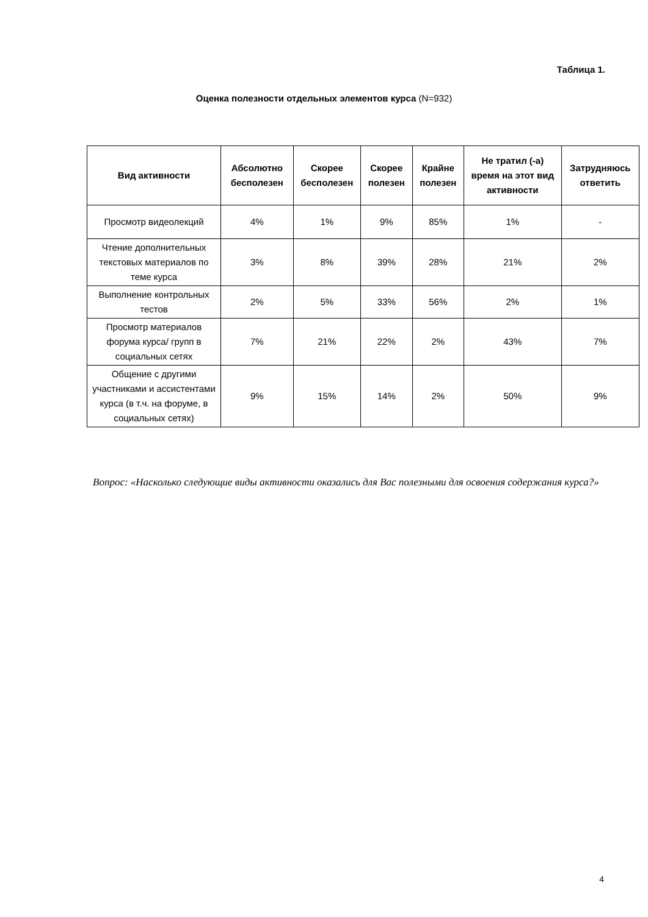Таблица 1.
Оценка полезности отдельных элементов курса (N=932)
| Вид активности | Абсолютно бесполезен | Скорее бесполезен | Скорее полезен | Крайне полезен | Не тратил (-а) время на этот вид активности | Затрудняюсь ответить |
| --- | --- | --- | --- | --- | --- | --- |
| Просмотр видеолекций | 4% | 1% | 9% | 85% | 1% | - |
| Чтение дополнительных текстовых материалов по теме курса | 3% | 8% | 39% | 28% | 21% | 2% |
| Выполнение контрольных тестов | 2% | 5% | 33% | 56% | 2% | 1% |
| Просмотр материалов форума курса/ групп в социальных сетях | 7% | 21% | 22% | 2% | 43% | 7% |
| Общение с другими участниками и ассистентами курса (в т.ч. на форуме, в социальных сетях) | 9% | 15% | 14% | 2% | 50% | 9% |
Вопрос: «Насколько следующие виды активности оказались для Вас полезными для освоения содержания курса?»
4